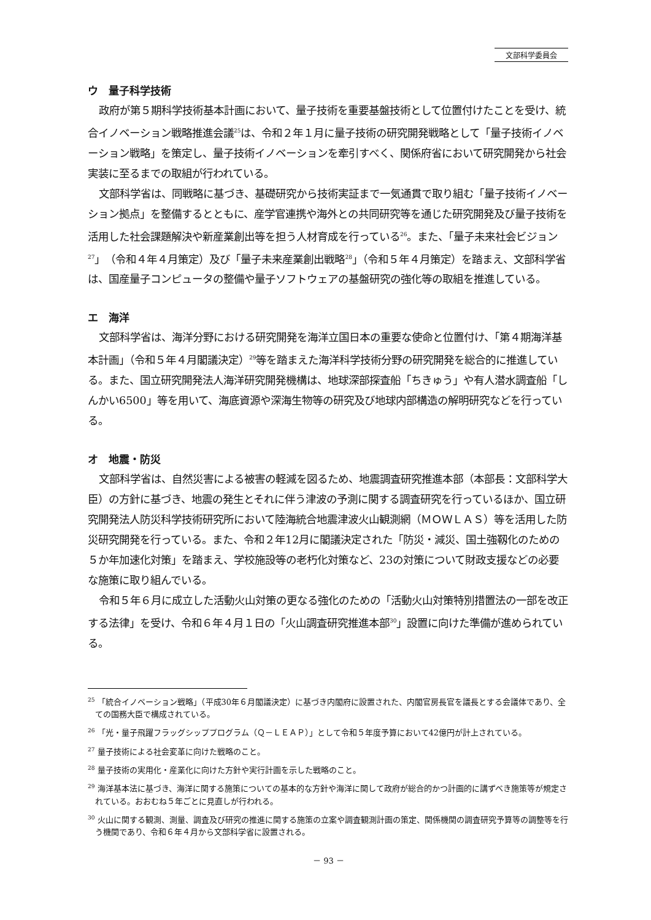文部科学委員会
ウ　量子科学技術
政府が第５期科学技術基本計画において、量子技術を重要基盤技術として位置付けたことを受け、統合イノベーション戦略推進会議<sup>25</sup>は、令和２年１月に量子技術の研究開発戦略として「量子技術イノベーション戦略」を策定し、量子技術イノベーションを牽引すべく、関係府省において研究開発から社会実装に至るまでの取組が行われている。
文部科学省は、同戦略に基づき、基礎研究から技術実証まで一気通貫で取り組む「量子技術イノベーション拠点」を整備するとともに、産学官連携や海外との共同研究等を通じた研究開発及び量子技術を活用した社会課題解決や新産業創出等を担う人材育成を行っている<sup>26</sup>。また、「量子未来社会ビジョン<sup>27</sup>」（令和４年４月策定）及び「量子未来産業創出戦略<sup>28</sup>」（令和５年４月策定）を踏まえ、文部科学省は、国産量子コンピュータの整備や量子ソフトウェアの基盤研究の強化等の取組を推進している。
エ　海洋
文部科学省は、海洋分野における研究開発を海洋立国日本の重要な使命と位置付け、「第４期海洋基本計画」（令和５年４月閣議決定）<sup>29</sup>等を踏まえた海洋科学技術分野の研究開発を総合的に推進している。また、国立研究開発法人海洋研究開発機構は、地球深部探査船「ちきゅう」や有人潜水調査船「しんかい6500」等を用いて、海底資源や深海生物等の研究及び地球内部構造の解明研究などを行っている。
オ　地震・防災
文部科学省は、自然災害による被害の軽減を図るため、地震調査研究推進本部（本部長：文部科学大臣）の方針に基づき、地震の発生とそれに伴う津波の予測に関する調査研究を行っているほか、国立研究開発法人防災科学技術研究所において陸海統合地震津波火山観測網（ＭＯＷＬＡＳ）等を活用した防災研究開発を行っている。また、令和２年12月に閣議決定された「防災・減災、国土強靱化のための５か年加速化対策」を踏まえ、学校施設等の老朽化対策など、23の対策について財政支援などの必要な施策に取り組んでいる。
令和５年６月に成立した活動火山対策の更なる強化のための「活動火山対策特別措置法の一部を改正する法律」を受け、令和６年４月１日の「火山調査研究推進本部<sup>30</sup>」設置に向けた準備が進められている。
<sup>25</sup> 「統合イノベーション戦略」（平成30年６月閣議決定）に基づき内閣府に設置された、内閣官房長官を議長とする会議体であり、全ての国務大臣で構成されている。
<sup>26</sup> 「光・量子飛躍フラッグシッププログラム（Ｑ－ＬＥＡＰ）」として令和５年度予算において42億円が計上されている。
<sup>27</sup> 量子技術による社会変革に向けた戦略のこと。
<sup>28</sup> 量子技術の実用化・産業化に向けた方針や実行計画を示した戦略のこと。
<sup>29</sup> 海洋基本法に基づき、海洋に関する施策についての基本的な方針や海洋に関して政府が総合的かつ計画的に講ずべき施策等が規定されている。おおむね５年ごとに見直しが行われる。
<sup>30</sup> 火山に関する観測、測量、調査及び研究の推進に関する施策の立案や調査観測計画の策定、関係機関の調査研究予算等の調整等を行う機関であり、令和６年４月から文部科学省に設置される。
－ 93 －